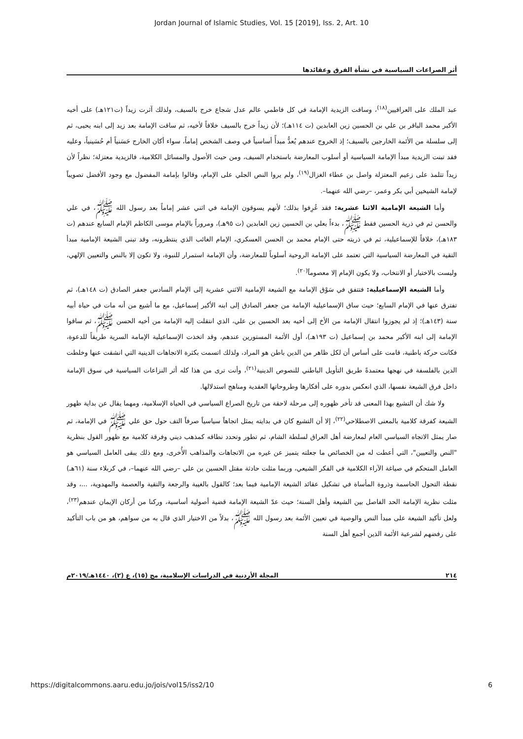Jordan Journal of Islamic Studies, Vol. 15 [2019], Iss. 2, Art. 10
أثر الصراعات السياسية في نشأة الفرق وعقائدها
عبد الملك على العراقيين<sup>(١٨)</sup>، وساقت الزيدية الإمامة في كل فاطمي عالم عدل شجاع خرج بالسيف، ولذلك آثرت زيداً (ت١٢١هـ) على أخيه الأكبر محمد الباقر بن علي بن الحسين زين العابدين (ت ١١٤هـ)؛ لأن زيداً خرج بالسيف خلافاً لأخيه، ثم ساقت الإمامة بعد زيد إلى ابنه يحيى، ثم إلى سلسلة من الأئمة الخارجين بالسيف؛ إذ الخروج عندهم يُعدُّ مبدأً أساسياً في وصف الشخص إماماً، سواء أكان الخارج حَسَنياً أم حُسَينياً، وعليه فقد تبنت الزيدية مبدأ الإمامة السياسية أو أسلوب المعارضة باستخدام السيف، ومن حيث الأصول والمسائل الكلامية، فالزيدية معتزلة؛ نظراً لأن زيداً تتلمذ على زعيم المعتزلة واصل بن عطاء الغزال<sup>(١٩)</sup>، ولم يروا النص الجلي على الإمام، وقالوا بإمامة المفضول مع وجود الأفضل تصويباً لإمامة الشيخين أبي بكر وعمر، –رضي الله عنهما–.
وأما الشيعة الإمامية الاثنا عشرية: فقد عُرِفوا بذلك؛ لأنهم يسوقون الإمامة في اثني عشر إماماً بعد رسول الله ﷺ، في علي والحسن ثم في ذرية الحسين فقط ﷺ، بدءاً بعلي بن الحسين زين العابدين (ت ٩٥هـ)، ومروراً بالإمام موسى الكاظم الإمام السابع عندهم (ت ١٨٣هـ)، خلافاً للإسماعيلية، ثم في ذريته حتى الإمام محمد بن الحسن العسكري، الإمام الغائب الذي ينتظرونه، وقد تبنى الشيعة الإمامية مبدأ التقية في المعارضة السياسية التي تعتمد على الإمامة الروحية أسلوباً للمعارضة، وأن الإمامة استمرار للنبوة، ولا تكون إلا بالنص والتعيين الإلهي، وليست بالاختيار أو الانتخاب، ولا يكون الإمام إلا معصوماً<sup>(٢٠)</sup>.
وأما الشيعة الإسماعيلية: فتتفق في سَوْق الإمامة مع الشيعة الإمامية الاثني عشرية إلى الإمام السادس جعفر الصادق (ت ١٤٨هـ)، ثم تفترق عنها في الإمام السابع؛ حيث ساق الإسماعيلية الإمامة من جعفر الصادق إلى ابنه الأكبر إسماعيل، مع ما أشيع من أنه مات في حياة أبيه سنة (١٤٣هـ)؛ إذ لم يجوزوا انتقال الإمامة من الأخ إلى أخيه بعد الحسين بن علي، الذي انتقلت إليه الإمامة من أخيه الحسن ﷺ، ثم ساقوا الإمامة إلى ابنه الأكبر محمد بن إسماعيل (ت ١٩٣هـ)، أول الأئمة المستورين عندهم، وقد اتخذت الإسماعيلية الإمامة السرية طريقاً للدعوة، فكانت حركة باطنية، قامت على أساس أن لكل ظاهر من الدين باطن هو المراد، ولذلك اتسمت بكثرة الاتجاهات الدينية التي انشقت عنها وخلطت الدين بالفلسفة في نهجها معتمدةً طريق التأويل الباطني للنصوص الدينية<sup>(٢١)</sup>، وأنت ترى من هذا كله أثر النزاعات السياسية في سوق الإمامة داخل فرق الشيعة نفسها، الذي انعكس بدوره على أفكارها وطروحاتها العقدية ومناهج استدلالها.
ولا شك أن التشيع بهذا المعنى قد تأخر ظهوره إلى مرحلة لاحقة من تاريخ الصراع السياسي في الحياة الإسلامية، ومهما يقال عن بداية ظهور الشيعة كفرقة كلامية بالمعنى الاصطلاحي<sup>(٢٢)</sup>، إلا أن التشيع كان في بدايته يمثل اتجاهاً سياسياً صرفاً التف حول حق علي ﷺ في الإمامة، ثم صار يمثل الاتجاه السياسي العام لمعارضة أهل العراق لسلطة الشام، ثم تطور وتحدد نطاقه كمذهب ديني وفرقة كلامية مع ظهور القول بنظرية "النص والتعيين"، التي أعطت له من الخصائص ما جعلته يتميز عن غيره من الاتجاهات والمذاهب الأُخرى، ومع ذلك يبقى العامل السياسي هو العامل المتحكم في صياغة الآراء الكلامية في الفكر الشيعي، وربما مثلت حادثة مقتل الحسين بن علي –رضي الله عنهما–، في كربلاء سنة (٦١هـ) نقطة التحول الحاسمة وذروة المأساة في تشكيل عقائد الشيعة الإمامية فيما بعد؛ كالقول بالغيبة والرجعة والتقية والعصمة والمهدوية، ...، وقد مثلت نظرية الإمامة الحد الفاصل بين الشيعة وأهل السنة؛ حيث عدّ الشيعة الإمامة قضية أصولية أساسية، وركنا من أركان الإيمان عندهم<sup>(٢٣)</sup>، ولعل تأكيد الشيعة على مبدأ النص والوصية في تعيين الأئمة بعد رسول الله ﷺ، بدلاً من الاختيار الذي قال به من سواهم، هو من باب التأكيد على رفضهم لشرعية الأئمة الذين أجمع أهل السنة
٢١٤ المجلة الأردنية في الدراسات الإسلامية، مج (١٥)، ع (٢)، ١٤٤٠هـ/٢٠١٩م
https://digitalcommons.aaru.edu.jo/jois/vol15/iss2/10 6